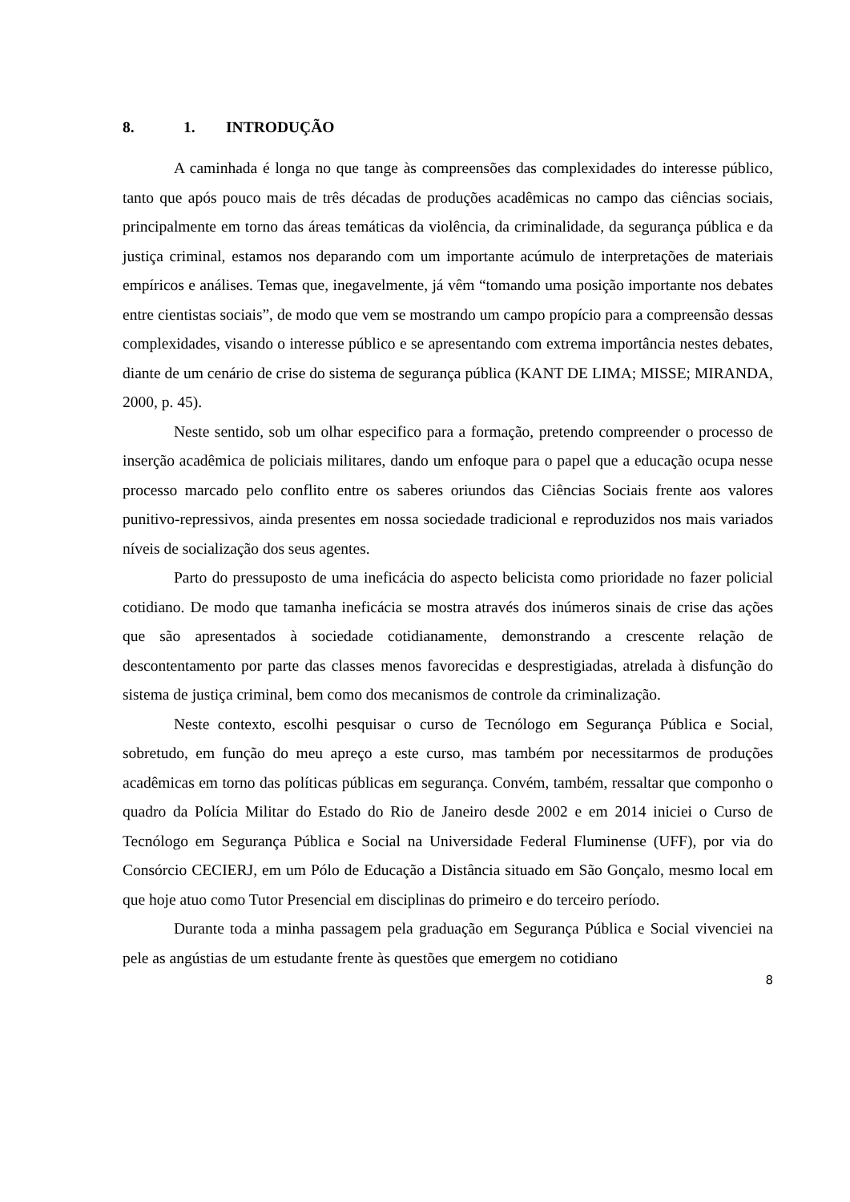8. 1. INTRODUÇÃO
A caminhada é longa no que tange às compreensões das complexidades do interesse público, tanto que após pouco mais de três décadas de produções acadêmicas no campo das ciências sociais, principalmente em torno das áreas temáticas da violência, da criminalidade, da segurança pública e da justiça criminal, estamos nos deparando com um importante acúmulo de interpretações de materiais empíricos e análises. Temas que, inegavelmente, já vêm “tomando uma posição importante nos debates entre cientistas sociais”, de modo que vem se mostrando um campo propício para a compreensão dessas complexidades, visando o interesse público e se apresentando com extrema importância nestes debates, diante de um cenário de crise do sistema de segurança pública (KANT DE LIMA; MISSE; MIRANDA, 2000, p. 45).
Neste sentido, sob um olhar especifico para a formação, pretendo compreender o processo de inserção acadêmica de policiais militares, dando um enfoque para o papel que a educação ocupa nesse processo marcado pelo conflito entre os saberes oriundos das Ciências Sociais frente aos valores punitivo-repressivos, ainda presentes em nossa sociedade tradicional e reproduzidos nos mais variados níveis de socialização dos seus agentes.
Parto do pressuposto de uma ineficácia do aspecto belicista como prioridade no fazer policial cotidiano. De modo que tamanha ineficácia se mostra através dos inúmeros sinais de crise das ações que são apresentados à sociedade cotidianamente, demonstrando a crescente relação de descontentamento por parte das classes menos favorecidas e desprestigiadas, atrelada à disfunção do sistema de justiça criminal, bem como dos mecanismos de controle da criminalização.
Neste contexto, escolhi pesquisar o curso de Tecnólogo em Segurança Pública e Social, sobretudo, em função do meu apreço a este curso, mas também por necessitarmos de produções acadêmicas em torno das políticas públicas em segurança. Convém, também, ressaltar que componho o quadro da Polícia Militar do Estado do Rio de Janeiro desde 2002 e em 2014 iniciei o Curso de Tecnólogo em Segurança Pública e Social na Universidade Federal Fluminense (UFF), por via do Consórcio CECIERJ, em um Pólo de Educação a Distância situado em São Gonçalo, mesmo local em que hoje atuo como Tutor Presencial em disciplinas do primeiro e do terceiro período.
Durante toda a minha passagem pela graduação em Segurança Pública e Social vivenciei na pele as angústias de um estudante frente às questões que emergem no cotidiano
8